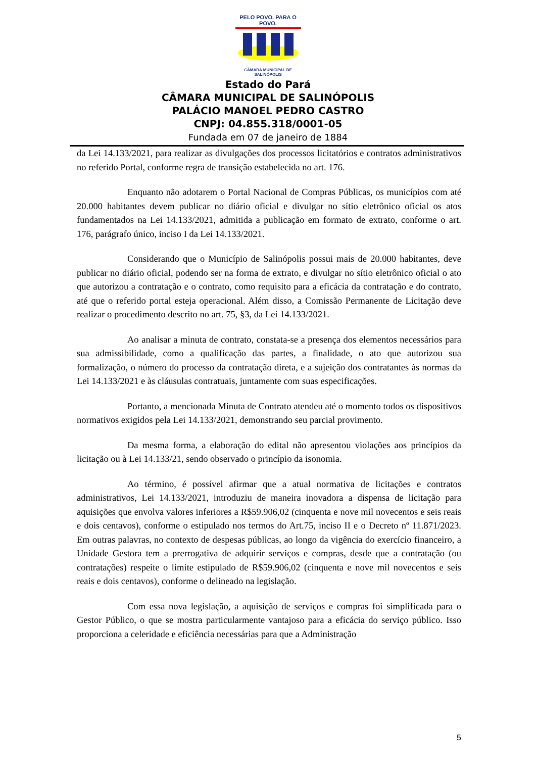PELO POVO. PARA O POVO.
CÂMARA MUNICIPAL DE SALINÓPOLIS
Estado do Pará
CÂMARA MUNICIPAL DE SALINÓPOLIS
PALÁCIO MANOEL PEDRO CASTRO
CNPJ: 04.855.318/0001-05
Fundada em 07 de janeiro de 1884
da Lei 14.133/2021, para realizar as divulgações dos processos licitatórios e contratos administrativos no referido Portal, conforme regra de transição estabelecida no art. 176.
Enquanto não adotarem o Portal Nacional de Compras Públicas, os municípios com até 20.000 habitantes devem publicar no diário oficial e divulgar no sítio eletrônico oficial os atos fundamentados na Lei 14.133/2021, admitida a publicação em formato de extrato, conforme o art. 176, parágrafo único, inciso I da Lei 14.133/2021.
Considerando que o Município de Salinópolis possui mais de 20.000 habitantes, deve publicar no diário oficial, podendo ser na forma de extrato, e divulgar no sítio eletrônico oficial o ato que autorizou a contratação e o contrato, como requisito para a eficácia da contratação e do contrato, até que o referido portal esteja operacional. Além disso, a Comissão Permanente de Licitação deve realizar o procedimento descrito no art. 75, §3, da Lei 14.133/2021.
Ao analisar a minuta de contrato, constata-se a presença dos elementos necessários para sua admissibilidade, como a qualificação das partes, a finalidade, o ato que autorizou sua formalização, o número do processo da contratação direta, e a sujeição dos contratantes às normas da Lei 14.133/2021 e às cláusulas contratuais, juntamente com suas especificações.
Portanto, a mencionada Minuta de Contrato atendeu até o momento todos os dispositivos normativos exigidos pela Lei 14.133/2021, demonstrando seu parcial provimento.
Da mesma forma, a elaboração do edital não apresentou violações aos princípios da licitação ou à Lei 14.133/21, sendo observado o princípio da isonomia.
Ao término, é possível afirmar que a atual normativa de licitações e contratos administrativos, Lei 14.133/2021, introduziu de maneira inovadora a dispensa de licitação para aquisições que envolva valores inferiores a R$59.906,02 (cinquenta e nove mil novecentos e seis reais e dois centavos), conforme o estipulado nos termos do Art.75, inciso II e o Decreto nº 11.871/2023. Em outras palavras, no contexto de despesas públicas, ao longo da vigência do exercício financeiro, a Unidade Gestora tem a prerrogativa de adquirir serviços e compras, desde que a contratação (ou contratações) respeite o limite estipulado de R$59.906,02 (cinquenta e nove mil novecentos e seis reais e dois centavos), conforme o delineado na legislação.
Com essa nova legislação, a aquisição de serviços e compras foi simplificada para o Gestor Público, o que se mostra particularmente vantajoso para a eficácia do serviço público. Isso proporciona a celeridade e eficiência necessárias para que a Administração
5